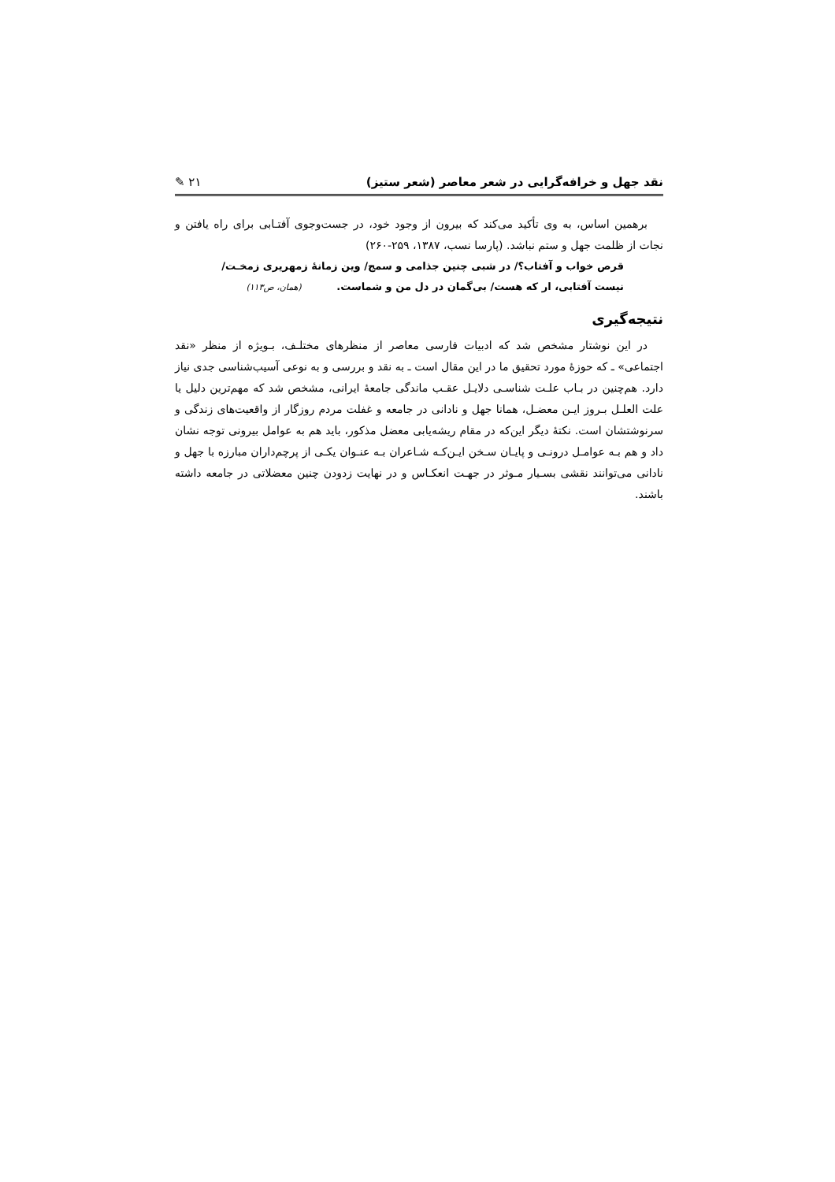نقد جهل و خرافه‌گرایی در شعر معاصر (شعر ستیز) ✎ ۲۱
برهمین اساس، به وی تأکید می‌کند که بیرون از وجود خود، در جست‌وجوی آفتـابی برای راه یافتن و نجات از ظلمت جهل و ستم نباشد. (پارسا نسب، ۱۳۸۷، ۲۵۹-۲۶۰)
قرص خواب و آفتاب؟/ در شبی چنین جذامی و سمج/ وین زمانۀ زمهریری زمخـت/
نیست آفتابی، ار که هست/ بی‌گمان در دل من و شماست. (همان، ص۱۱۳)
نتیجه‌گیری
در این نوشتار مشخص شد که ادبیات فارسی معاصر از منظرهای مختلـف، بـویژه از منظر «نقد اجتماعی» ـ که حوزۀ مورد تحقیق ما در این مقال است ـ به نقد و بررسی و به نوعی آسیب‌شناسی جدی نیاز دارد. هم‌چنین در بـاب علـت شناسـی دلایـل عقـب ماندگی جامعۀ ایرانی، مشخص شد که مهم‌ترین دلیل یا علت العلـل بـروز ایـن معضـل، همانا جهل و نادانی در جامعه و غفلت مردم روزگار از واقعیت‌های زندگی و سرنوشتشان است. نکتۀ دیگر این‌که در مقام ریشه‌یابی معضل مذکور، باید هم به عوامل بیرونی توجه نشان داد و هم بـه عوامـل درونـی و پایـان سـخن ایـن‌کـه شـاعران بـه عنـوان یکـی از پرچم‌داران مبارزه با جهل و نادانی می‌توانند نقشی بسـیار مـوثر در جهـت انعکـاس و در نهایت زدودن چنین معضلاتی در جامعه داشته باشند.